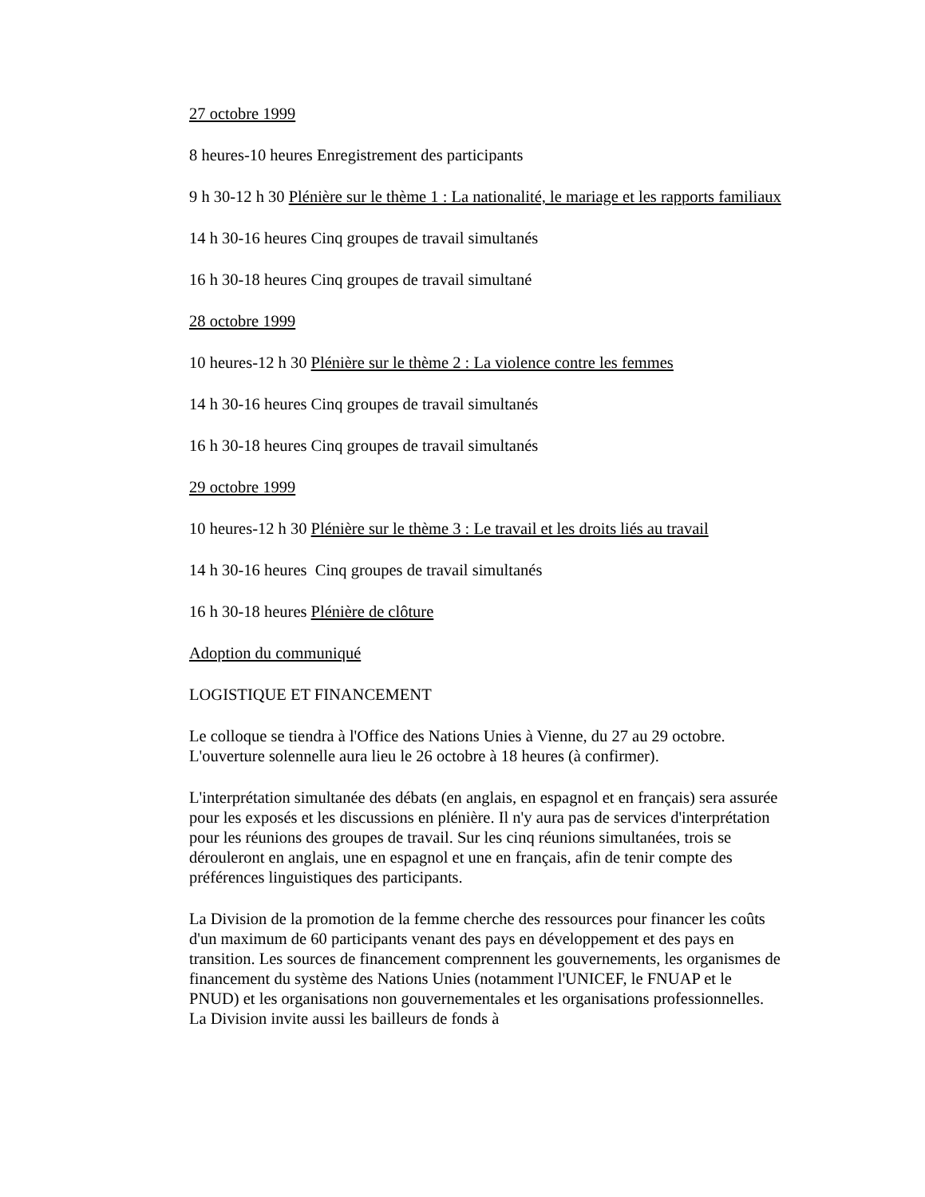27 octobre 1999
8 heures-10 heures Enregistrement des participants
9 h 30-12 h 30 Plénière sur le thème 1 : La nationalité, le mariage et les rapports familiaux
14 h 30-16 heures Cinq groupes de travail simultanés
16 h 30-18 heures Cinq groupes de travail simultané
28 octobre 1999
10 heures-12 h 30 Plénière sur le thème 2 : La violence contre les femmes
14 h 30-16 heures Cinq groupes de travail simultanés
16 h 30-18 heures Cinq groupes de travail simultanés
29 octobre 1999
10 heures-12 h 30 Plénière sur le thème 3 : Le travail et les droits liés au travail
14 h 30-16 heures Cinq groupes de travail simultanés
16 h 30-18 heures Plénière de clôture
Adoption du communiqué
LOGISTIQUE ET FINANCEMENT
Le colloque se tiendra à l'Office des Nations Unies à Vienne, du 27 au 29 octobre. L'ouverture solennelle aura lieu le 26 octobre à 18 heures (à confirmer).
L'interprétation simultanée des débats (en anglais, en espagnol et en français) sera assurée pour les exposés et les discussions en plénière. Il n'y aura pas de services d'interprétation pour les réunions des groupes de travail. Sur les cinq réunions simultanées, trois se dérouleront en anglais, une en espagnol et une en français, afin de tenir compte des préférences linguistiques des participants.
La Division de la promotion de la femme cherche des ressources pour financer les coûts d'un maximum de 60 participants venant des pays en développement et des pays en transition. Les sources de financement comprennent les gouvernements, les organismes de financement du système des Nations Unies (notamment l'UNICEF, le FNUAP et le PNUD) et les organisations non gouvernementales et les organisations professionnelles. La Division invite aussi les bailleurs de fonds à